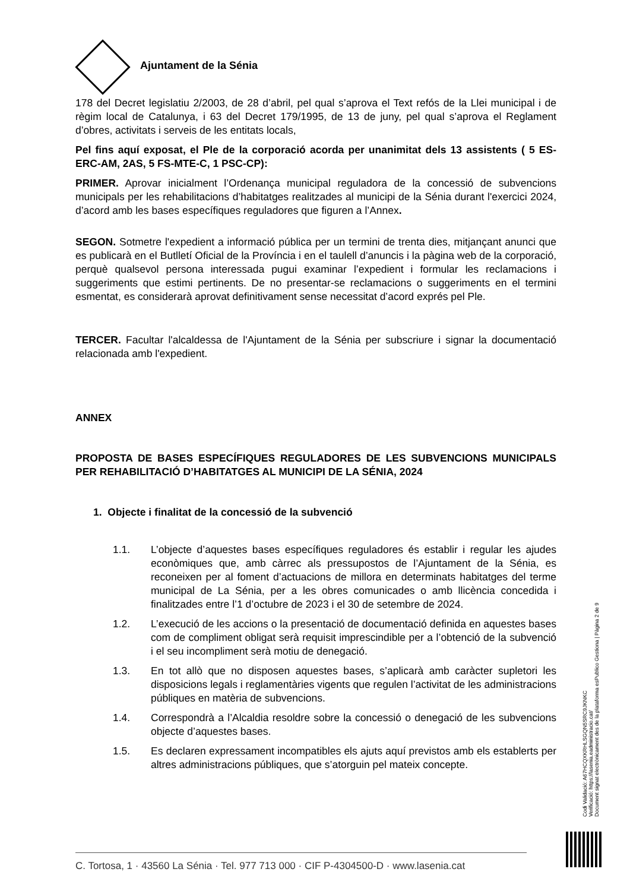Ajuntament de la Sénia
178 del Decret legislatiu 2/2003, de 28 d’abril, pel qual s’aprova el Text refós de la Llei municipal i de règim local de Catalunya, i 63 del Decret 179/1995, de 13 de juny, pel qual s’aprova el Reglament d’obres, activitats i serveis de les entitats locals,
Pel fins aquí exposat, el Ple de la corporació acorda per unanimitat dels 13 assistents ( 5 ES-ERC-AM, 2AS, 5 FS-MTE-C, 1 PSC-CP):
PRIMER. Aprovar inicialment l’Ordenança municipal reguladora de la concessió de subvencions municipals per les rehabilitacions d’habitatges realitzades al municipi de la Sénia durant l'exercici 2024, d’acord amb les bases específiques reguladores que figuren a l’Annex.
SEGON. Sotmetre l'expedient a informació pública per un termini de trenta dies, mitjançant anunci que es publicarà en el Butlletí Oficial de la Província i en el taulell d’anuncis i la pàgina web de la corporació, perquè qualsevol persona interessada pugui examinar l’expedient i formular les reclamacions i suggeriments que estimi pertinents. De no presentar-se reclamacions o suggeriments en el termini esmentat, es considerarà aprovat definitivament sense necessitat d’acord exprés pel Ple.
TERCER. Facultar l'alcaldessa de l'Ajuntament de la Sénia per subscriure i signar la documentació relacionada amb l'expedient.
ANNEX
PROPOSTA DE BASES ESPECÍFIQUES REGULADORES DE LES SUBVENCIONS MUNICIPALS PER REHABILITACIÓ D’HABITATGES AL MUNICIPI DE LA SÉNIA, 2024
1. Objecte i finalitat de la concessió de la subvenció
1.1. L’objecte d’aquestes bases específiques reguladores és establir i regular les ajudes econòmiques que, amb càrrec als pressupostos de l’Ajuntament de la Sénia, es reconeixen per al foment d’actuacions de millora en determinats habitatges del terme municipal de La Sénia, per a les obres comunicades o amb llicència concedida i finalitzades entre l’1 d’octubre de 2023 i el 30 de setembre de 2024.
1.2. L’execució de les accions o la presentació de documentació definida en aquestes bases com de compliment obligat serà requisit imprescindible per a l’obtenció de la subvenció i el seu incompliment serà motiu de denegació.
1.3. En tot allò que no disposen aquestes bases, s’aplicarà amb caràcter supletori les disposicions legals i reglamentàries vigents que regulen l’activitat de les administracions públiques en matèria de subvencions.
1.4. Correspondrà a l’Alcaldia resoldre sobre la concessió o denegació de les subvencions objecte d’aquestes bases.
1.5. Es declaren expressament incompatibles els ajuts aquí previstos amb els establerts per altres administracions públiques, que s’atorguin pel mateix concepte.
Codi Validació: A67HCQXKRHLSGQN5SRC9JKNKC
Verificació: https://lasenia.eadministracio.cat/
Document signat electrònicament des de la plataforma esPublico Gestiona | Pàgina 2 de 9
C. Tortosa, 1 · 43560 La Sénia · Tel. 977 713 000 · CIF P-4304500-D · www.lasenia.cat